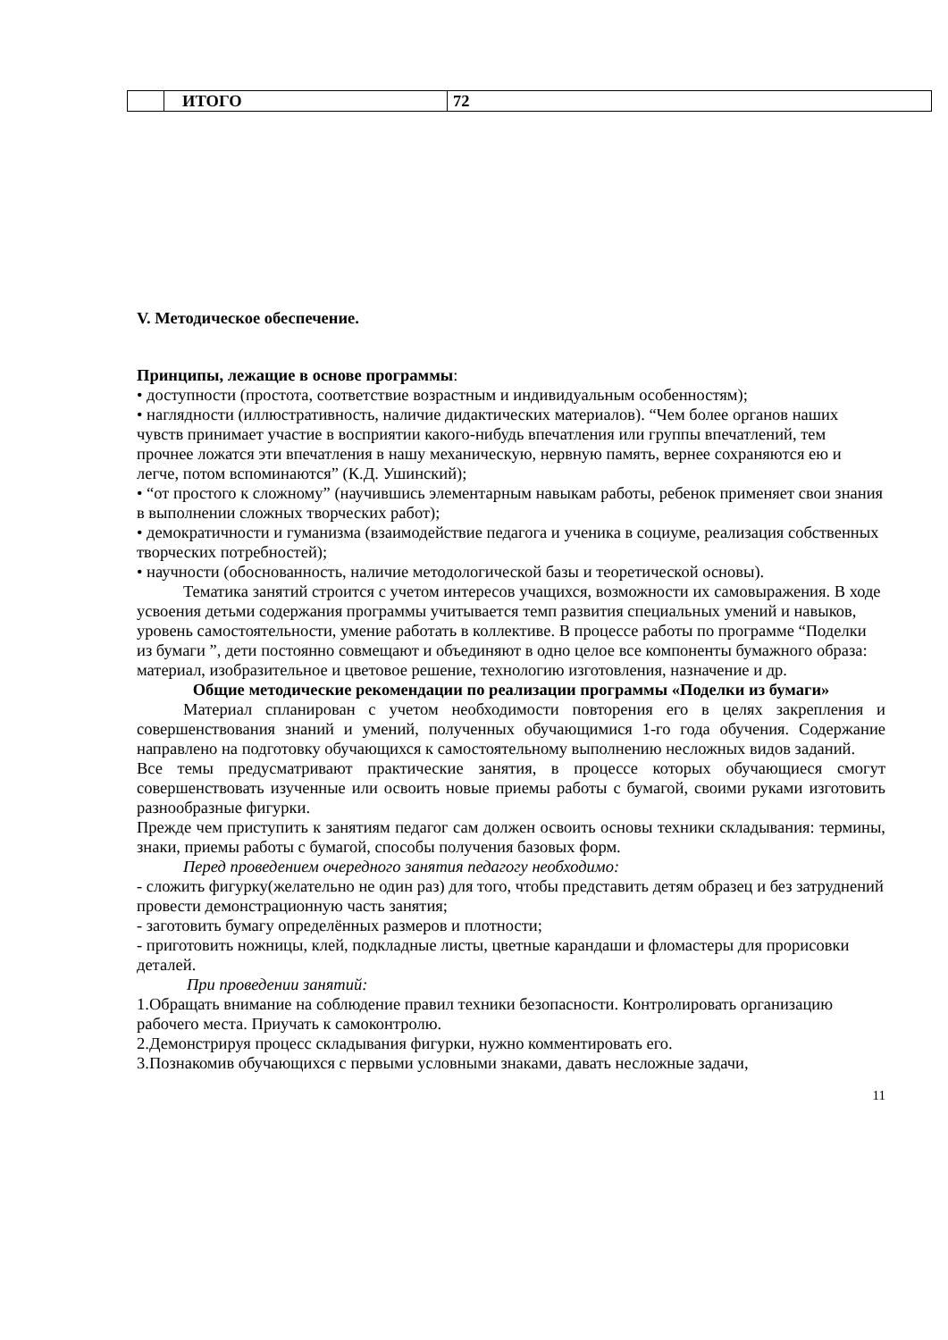| | ИТОГО | 72 |
V. Методическое обеспечение.
Принципы, лежащие в основе программы:
• доступности (простота, соответствие возрастным и индивидуальным особенностям);
• наглядности (иллюстративность, наличие дидактических материалов). “Чем более органов наших чувств принимает участие в восприятии какого-нибудь впечатления или группы впечатлений, тем прочнее ложатся эти впечатления в нашу механическую, нервную память, вернее сохраняются ею и легче, потом вспоминаются” (К.Д. Ушинский);
• “от простого к сложному” (научившись элементарным навыкам работы, ребенок применяет свои знания в выполнении сложных творческих работ);
• демократичности и гуманизма (взаимодействие педагога и ученика в социуме, реализация собственных творческих потребностей);
• научности (обоснованность, наличие методологической базы и теоретической основы).
Тематика занятий строится с учетом интересов учащихся, возможности их самовыражения. В ходе усвоения детьми содержания программы учитывается темп развития специальных умений и навыков, уровень самостоятельности, умение работать в коллективе. В процессе работы по программе “Поделки из бумаги ”, дети постоянно совмещают и объединяют в одно целое все компоненты бумажного образа: материал, изобразительное и цветовое решение, технологию изготовления, назначение и др.
Общие методические рекомендации по реализации программы «Поделки из бумаги»
Материал спланирован с учетом необходимости повторения его в целях закрепления и совершенствования знаний и умений, полученных обучающимися 1-го года обучения. Содержание направлено на подготовку обучающихся к самостоятельному выполнению несложных видов заданий.
Все темы предусматривают практические занятия, в процессе которых обучающиеся смогут совершенствовать изученные или освоить новые приемы работы с бумагой, своими руками изготовить разнообразные фигурки.
Прежде чем приступить к занятиям педагог сам должен освоить основы техники складывания: термины, знаки, приемы работы с бумагой, способы получения базовых форм.
Перед проведением очередного занятия педагогу необходимо:
- сложить фигурку(желательно не один раз) для того, чтобы представить детям образец и без затруднений провести демонстрационную часть занятия;
- заготовить бумагу определённых размеров и плотности;
- приготовить ножницы, клей, подкладные листы, цветные карандаши и фломастеры для прорисовки деталей.
При проведении занятий:
1.Обращать внимание на соблюдение правил техники безопасности. Контролировать организацию рабочего места. Приучать к самоконтролю.
2.Демонстрируя процесс складывания фигурки, нужно комментировать его.
3.Познакомив обучающихся с первыми условными знаками, давать несложные задачи,
11